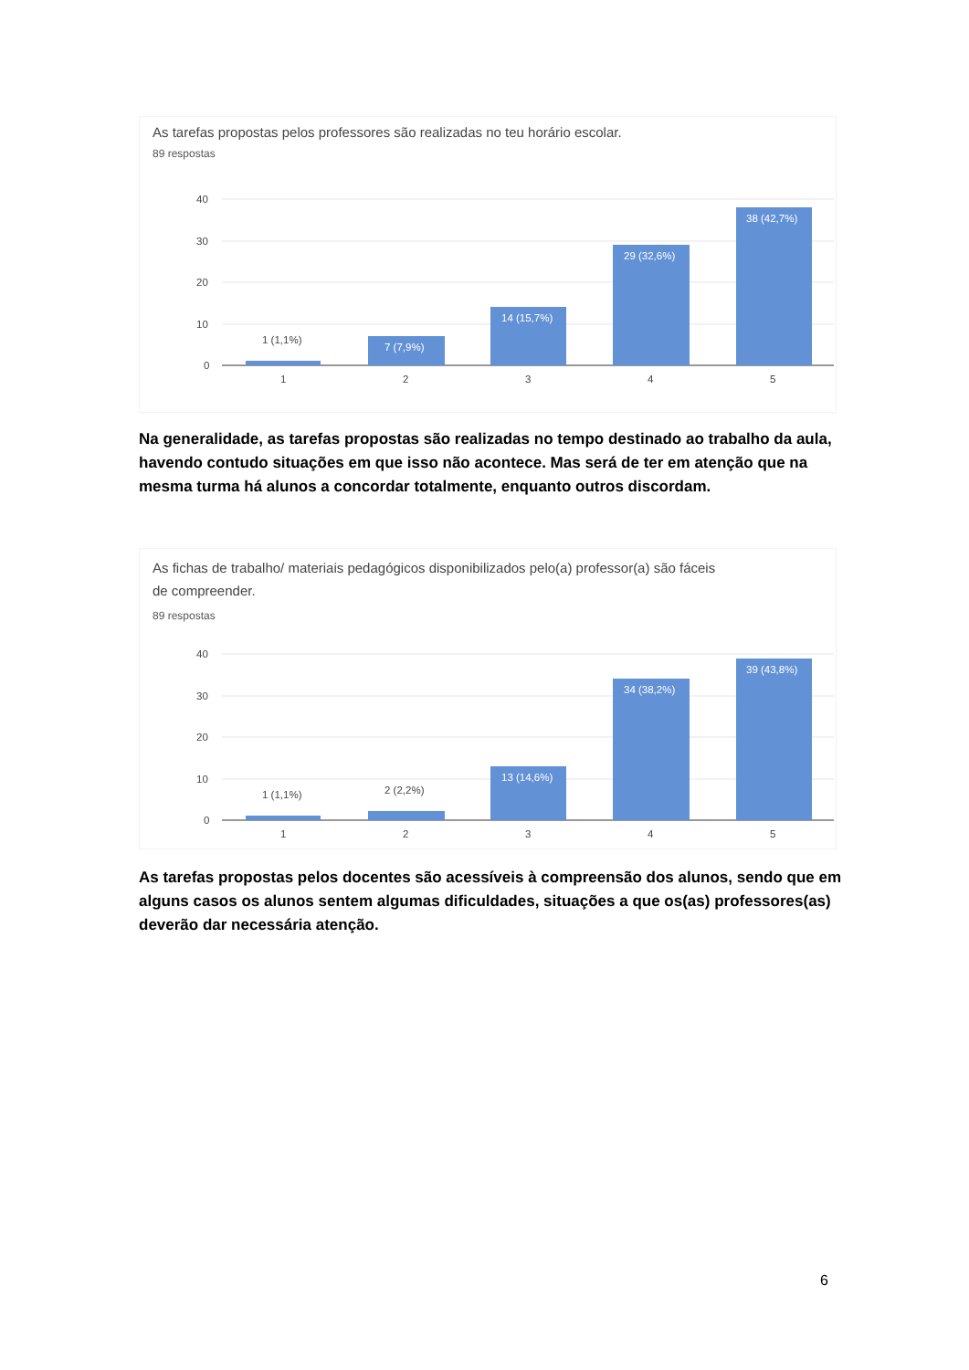As tarefas propostas pelos professores são realizadas no teu horário escolar.
89 respostas
40
30
20
10
0
1 (1,1%)
7 (7,9%)
14 (15,7%)
29 (32,6%)
38 (42,7%)
1
2
3
4
5
Na generalidade, as tarefas propostas são realizadas no tempo destinado ao trabalho da aula, havendo contudo situações em que isso não acontece. Mas será de ter em atenção que na mesma turma há alunos a concordar totalmente, enquanto outros discordam.
As fichas de trabalho/ materiais pedagógicos disponibilizados pelo(a) professor(a) são fáceis
de compreender.
89 respostas
40
30
20
10
0
1 (1,1%)
2 (2,2%)
13 (14,6%)
34 (38,2%)
39 (43,8%)
1
2
3
4
5
As tarefas propostas pelos docentes são acessíveis à compreensão dos alunos, sendo que em alguns casos os alunos sentem algumas dificuldades, situações a que os(as) professores(as) deverão dar necessária atenção.
6